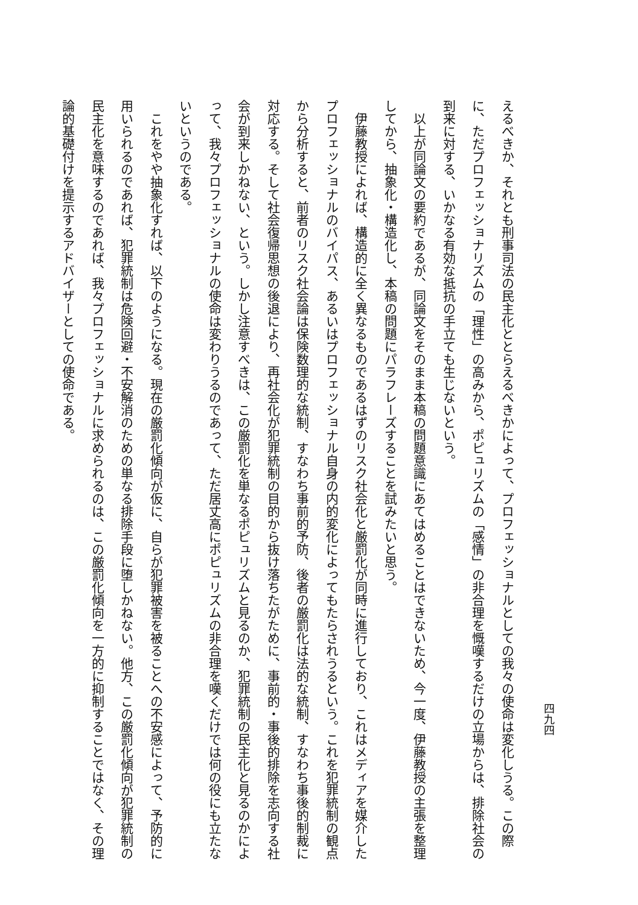四九四
えるべきか、それとも刑事司法の民主化ととらえるべきかによって、プロフェッショナルとしての我々の使命は変化しうる。この際に、ただプロフェッショナリズムの「理性」の高みから、ポピュリズムの「感情」の非合理を慨嘆するだけの立場からは、排除社会の到来に対する、いかなる有効な抵抗の手立ても生じないという。
　以上が同論文の要約であるが、同論文をそのまま本稿の問題意識にあてはめることはできないため、今一度、伊藤教授の主張を整理してから、抽象化・構造化し、本稿の問題にパラフレーズすることを試みたいと思う。
　伊藤教授によれば、構造的に全く異なるものであるはずのリスク社会化と厳罰化が同時に進行しており、これはメディアを媒介したプロフェッショナルのバイパス、あるいはプロフェッショナル自身の内的変化によってもたらされうるという。これを犯罪統制の観点から分析すると、前者のリスク社会論は保険数理的な統制、すなわち事前的予防、後者の厳罰化は法的な統制、すなわち事後的制裁に対応する。そして社会復帰思想の後退により、再社会化が犯罪統制の目的から抜け落ちたがために、事前的・事後的排除を志向する社会が到来しかねない、という。しかし注意すべきは、この厳罰化を単なるポピュリズムと見るのか、犯罪統制の民主化と見るのかによって、我々プロフェッショナルの使命は変わりうるのであって、ただ居丈高にポピュリズムの非合理を嘆くだけでは何の役にも立たないというのである。
　これをやや抽象化すれば、以下のようになる。現在の厳罰化傾向が仮に、自らが犯罪被害を被ることへの不安感によって、予防的に用いられるのであれば、犯罪統制は危険回避・不安解消のための単なる排除手段に堕しかねない。他方、この厳罰化傾向が犯罪統制の民主化を意味するのであれば、我々プロフェッショナルに求められるのは、この厳罰化傾向を一方的に抑制することではなく、その理論的基礎付けを提示するアドバイザーとしての使命である。